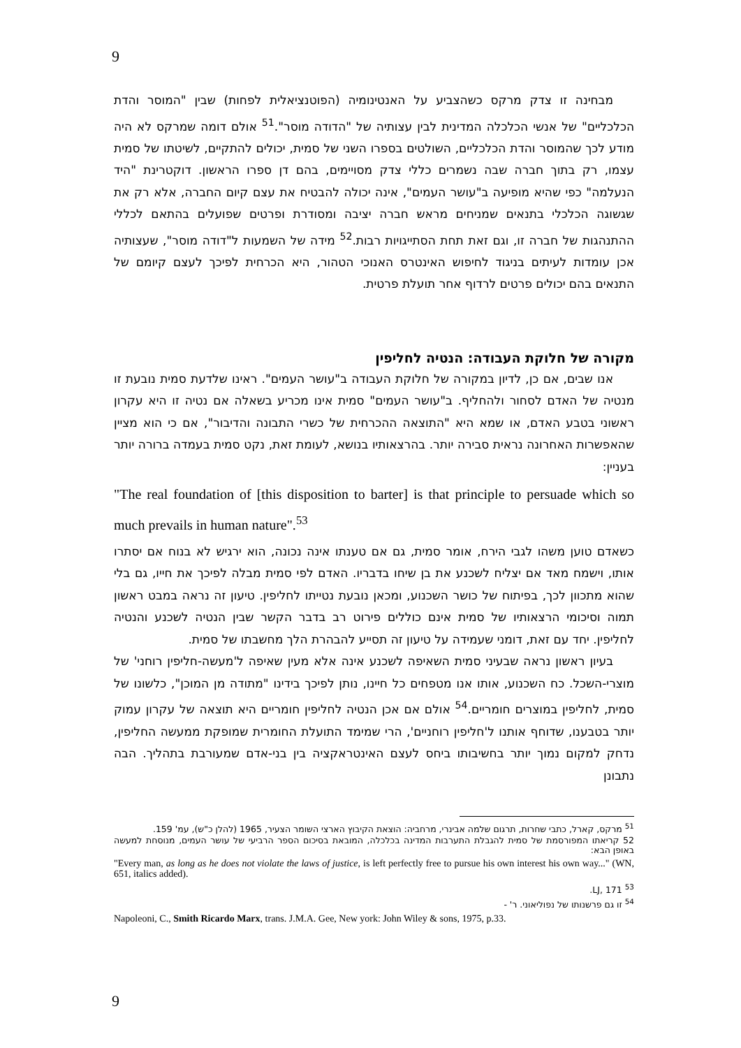9
מבחינה זו צדק מרקס כשהצביע על האנטינומיה (הפוטנציאלית לפחות) שבין "המוסר והדת הכלכליים" של אנשי הכלכלה המדינית לבין עצותיה של "הדודה מוסר".<sup>51</sup> אולם דומה שמרקס לא היה מודע לכך שהמוסר והדת הכלכליים, השולטים בספרו השני של סמית, יכולים להתקיים, לשיטתו של סמית עצמו, רק בתוך חברה שבה נשמרים כללי צדק מסויימים, בהם דן ספרו הראשון. דוקטרינת "היד הנעלמה" כפי שהיא מופיעה ב"עושר העמים", אינה יכולה להבטיח את עצם קיום החברה, אלא רק את שגשוגה הכלכלי בתנאים שמניחים מראש חברה יציבה ומסודרת ופרטים שפועלים בהתאם לכללי ההתנהגות של חברה זו, וגם זאת תחת הסתייגויות רבות.<sup>52</sup> מידה של השמעות ל"דודה מוסר", שעצותיה אכן עומדות לעיתים בניגוד לחיפוש האינטרס האנוכי הטהור, היא הכרחית לפיכך לעצם קיומם של התנאים בהם יכולים פרטים לרדוף אחר תועלת פרטית.
מקורה של חלוקת העבודה: הנטיה לחליפין
אנו שבים, אם כן, לדיון במקורה של חלוקת העבודה ב"עושר העמים". ראינו שלדעת סמית נובעת זו מנטיה של האדם לסחור ולהחליף. ב"עושר העמים" סמית אינו מכריע בשאלה אם נטיה זו היא עקרון ראשוני בטבע האדם, או שמא היא "התוצאה ההכרחית של כשרי התבונה והדיבור", אם כי הוא מציין שהאפשרות האחרונה נראית סבירה יותר. בהרצאותיו בנושא, לעומת זאת, נקט סמית בעמדה ברורה יותר בעניין:
"The real foundation of [this disposition to barter] is that principle to persuade which so much prevails in human nature".<sup>53</sup>
כשאדם טוען משהו לגבי הירח, אומר סמית, גם אם טענתו אינה נכונה, הוא ירגיש לא בנוח אם יסתרו אותו, וישמח מאד אם יצליח לשכנע את בן שיחו בדבריו. האדם לפי סמית מבלה לפיכך את חייו, גם בלי שהוא מתכוון לכך, בפיתוח של כושר השכנוע, ומכאן נובעת נטייתו לחליפין. טיעון זה נראה במבט ראשון תמוה וסיכומי הרצאותיו של סמית אינם כוללים פירוט רב בדבר הקשר שבין הנטיה לשכנע והנטיה לחליפין. יחד עם זאת, דומני שעמידה על טיעון זה תסייע להבהרת הלך מחשבתו של סמית.
בעיון ראשון נראה שבעיני סמית השאיפה לשכנע אינה אלא מעין שאיפה ל'מעשה-חליפין רוחני' של מוצרי-השכל. כח השכנוע, אותו אנו מטפחים כל חיינו, נותן לפיכך בידינו "מתודה מן המוכן", כלשונו של סמית, לחליפין במוצרים חומריים.<sup>54</sup> אולם אם אכן הנטיה לחליפין חומריים היא תוצאה של עקרון עמוק יותר בטבענו, שדוחף אותנו ל'חליפין רוחניים', הרי שמימד התועלת החומרית שמופקת ממעשה החליפין, נדחק למקום נמוך יותר בחשיבותו ביחס לעצם האינטראקציה בין בני-אדם שמעורבת בתהליך. הבה נתבונן
<sup>51</sup> מרקס, קארל, כתבי שחרות, תרגום שלמה אבינרי, מרחביה: הוצאת הקיבוץ הארצי השומר הצעיר, 1965 (להלן כ"ש), עמ' 159.
52 קריאתו המפורסמת של סמית להגבלת התערבות המדינה בכלכלה, המובאת בסיכום הספר הרביעי של עושר העמים, מנוסחת למעשה באופן הבא:
"Every man, as long as he does not violate the laws of justice, is left perfectly free to pursue his own interest his own way..." (WN, 651, italics added).
<sup>53</sup> LJ, 171.
<sup>54</sup> זו גם פרשנותו של נפוליאוני. ר' -
Napoleoni, C., Smith Ricardo Marx, trans. J.M.A. Gee, New york: John Wiley & sons, 1975, p.33.
9